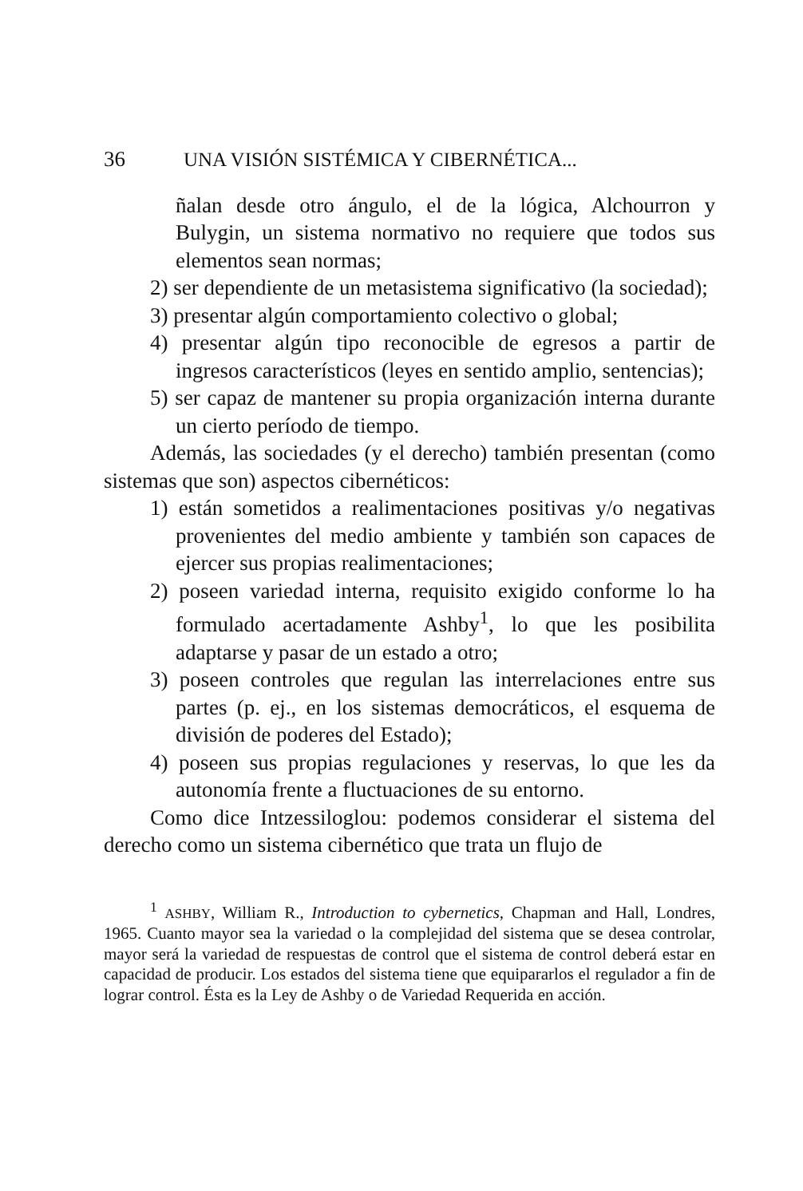36 UNA VISIÓN SISTÉMICA Y CIBERNÉTICA...
ñalan desde otro ángulo, el de la lógica, Alchourron y Bulygin, un sistema normativo no requiere que todos sus elementos sean normas;
2) ser dependiente de un metasistema significativo (la sociedad);
3) presentar algún comportamiento colectivo o global;
4) presentar algún tipo reconocible de egresos a partir de ingresos característicos (leyes en sentido amplio, sentencias);
5) ser capaz de mantener su propia organización interna durante un cierto período de tiempo.
Además, las sociedades (y el derecho) también presentan (como sistemas que son) aspectos cibernéticos:
1) están sometidos a realimentaciones positivas y/o negativas provenientes del medio ambiente y también son capaces de ejercer sus propias realimentaciones;
2) poseen variedad interna, requisito exigido conforme lo ha formulado acertadamente Ashby<sup>1</sup>, lo que les posibilita adaptarse y pasar de un estado a otro;
3) poseen controles que regulan las interrelaciones entre sus partes (p. ej., en los sistemas democráticos, el esquema de división de poderes del Estado);
4) poseen sus propias regulaciones y reservas, lo que les da autonomía frente a fluctuaciones de su entorno.
Como dice Intzessiloglou: podemos considerar el sistema del derecho como un sistema cibernético que trata un flujo de
<sup>1</sup> ASHBY, William R., Introduction to cybernetics, Chapman and Hall, Londres, 1965. Cuanto mayor sea la variedad o la complejidad del sistema que se desea controlar, mayor será la variedad de respuestas de control que el sistema de control deberá estar en capacidad de producir. Los estados del sistema tiene que equipararlos el regulador a fin de lograr control. Ésta es la Ley de Ashby o de Variedad Requerida en acción.